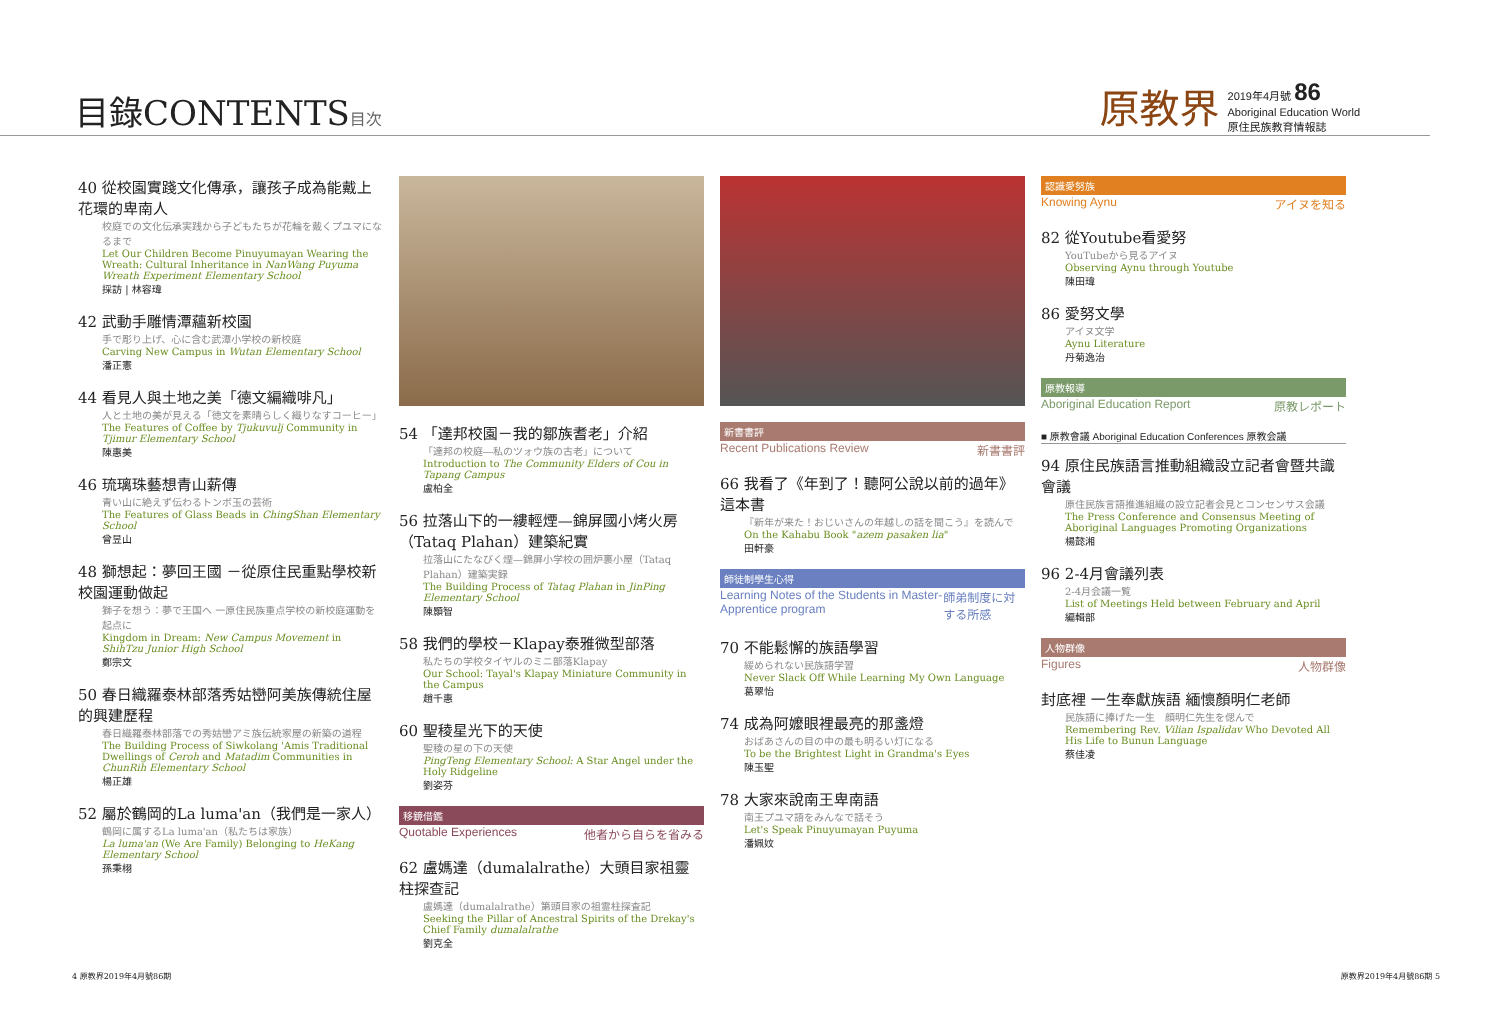目錄CONTENTS目次
原教界
2019年4月號 86
Aboriginal Education World
原住民族教育情報誌
40 從校園實踐文化傳承，讓孩子成為能戴上花環的卑南人
校庭での文化伝承実践から子どもたちが花輪を戴くプユマになるまで
Let Our Children Become Pinuyumayan Wearing the Wreath: Cultural Inheritance in NanWang Puyuma Wreath Experiment Elementary School
採訪 | 林容瑋
42 武動手雕情潭蘊新校園
手で彫り上げ、心に含む武潭小学校の新校庭
Carving New Campus in Wutan Elementary School
潘正憲
44 看見人與土地之美「德文編織啡凡」
人と土地の美が見える「徳文を素晴らしく織りなすコーヒー」
The Features of Coffee by Tjukuvulj Community in Tjimur Elementary School
陳惠美
46 琉璃珠藝想青山薪傳
青い山に絶えず伝わるトンボ玉の芸術
The Features of Glass Beads in ChingShan Elementary School
曾昱山
48 獅想起：夢回王國 －從原住民重點學校新校園運動做起
獅子を想う：夢で王国へ 一原住民族重点学校の新校庭運動を起点に
Kingdom in Dream: New Campus Movement in ShihTzu Junior High School
鄭宗文
50 春日織羅泰林部落秀姑巒阿美族傳統住屋的興建歷程
春日織羅泰林部落での秀姑巒アミ族伝統家屋の新築の道程
The Building Process of Siwkolang 'Amis Traditional Dwellings of Ceroh and Matadim Communities in ChunRih Elementary School
楊正雄
52 屬於鶴岡的La luma'an（我們是一家人）
鶴岡に属するLa luma'an（私たちは家族）
La luma'an (We Are Family) Belonging to HeKang Elementary School
孫秉栩
54 「達邦校園－我的鄒族耆老」介紹
「達邦の校庭―私のツォウ族の古老」について
Introduction to The Community Elders of Cou in Tapang Campus
盧柏全
56 拉落山下的一縷輕煙—錦屏國小烤火房（Tataq Plahan）建築紀實
拉落山にたなびく煙—錦屏小学校の囲炉裏小屋（Tataq Plahan）建築実録
The Building Process of Tataq Plahan in JinPing Elementary School
陳顥智
58 我們的學校－Klapay泰雅微型部落
私たちの学校タイヤルのミニ部落Klapay
Our School: Tayal's Klapay Miniature Community in the Campus
趙千惠
60 聖稜星光下的天使
聖稜の星の下の天使
PingTeng Elementary School: A Star Angel under the Holy Ridgeline
劉姿芬
移鏡借鑑
Quotable Experiences 他者から自らを省みる
62 盧媽達（dumalalrathe）大頭目家祖靈柱探查記
盧媽達（dumalalrathe）第頭目家の祖霊柱探査記
Seeking the Pillar of Ancestral Spirits of the Drekay's Chief Family dumalalrathe
劉克全
新書書評
Recent Publications Review 新書書評
66 我看了《年到了！聽阿公說以前的過年》這本書
『新年が来た！おじいさんの年越しの話を聞こう』を読んで
On the Kahabu Book "azem pasaken lia"
田軒豪
師徒制學生心得
Learning Notes of the Students in Master-Apprentice program 師弟制度に対する所感
70 不能鬆懈的族語學習
緩められない民族語学習
Never Slack Off While Learning My Own Language
葛翠怡
74 成為阿嬤眼裡最亮的那盞燈
おばあさんの目の中の最も明るい灯になる
To be the Brightest Light in Grandma's Eyes
陳玉聖
78 大家來說南王卑南語
南王プユマ語をみんなで話そう
Let's Speak Pinuyumayan Puyuma
潘姵妏
認識愛努族
Knowing Aynu アイヌを知る
82 從Youtube看愛努
YouTubeから見るアイヌ
Observing Aynu through Youtube
陳田瑋
86 愛努文學
アイヌ文学
Aynu Literature
丹菊逸治
原教報導
Aboriginal Education Report 原教レポート
■ 原教會議 Aboriginal Education Conferences 原教会議
94 原住民族語言推動組織設立記者會暨共識會議
原住民族言語推進組織の設立記者会見とコンセンサス会議
The Press Conference and Consensus Meeting of Aboriginal Languages Promoting Organizations
楊懿湘
96 2-4月會議列表
2-4月会議一覧
List of Meetings Held between February and April
編輯部
人物群像
Figures 人物群像
封底裡 一生奉獻族語 緬懷顏明仁老師
民族語に捧げた一生　顔明仁先生を偲んで
Remembering Rev. Vilian Ispalidav Who Devoted All His Life to Bunun Language
蔡佳凌
4 原教界2019年4月號86期 原教界2019年4月號86期 5